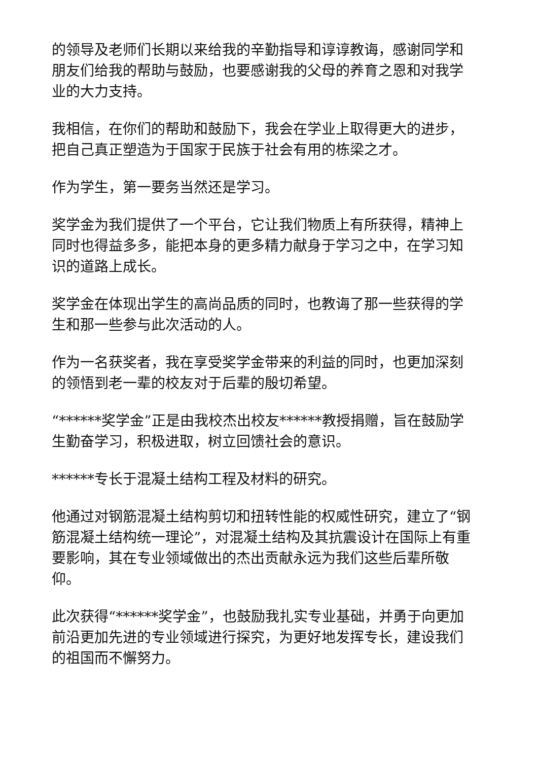的领导及老师们长期以来给我的辛勤指导和谆谆教诲，感谢同学和朋友们给我的帮助与鼓励，也要感谢我的父母的养育之恩和对我学业的大力支持。
我相信，在你们的帮助和鼓励下，我会在学业上取得更大的进步，把自己真正塑造为于国家于民族于社会有用的栋梁之才。
作为学生，第一要务当然还是学习。
奖学金为我们提供了一个平台，它让我们物质上有所获得，精神上同时也得益多多，能把本身的更多精力献身于学习之中，在学习知识的道路上成长。
奖学金在体现出学生的高尚品质的同时，也教诲了那一些获得的学生和那一些参与此次活动的人。
作为一名获奖者，我在享受奖学金带来的利益的同时，也更加深刻的领悟到老一辈的校友对于后辈的殷切希望。
“******奖学金”正是由我校杰出校友******教授捐赠，旨在鼓励学生勤奋学习，积极进取，树立回馈社会的意识。
******专长于混凝土结构工程及材料的研究。
他通过对钢筋混凝土结构剪切和扭转性能的权威性研究，建立了“钢筋混凝土结构统一理论”，对混凝土结构及其抗震设计在国际上有重要影响，其在专业领域做出的杰出贡献永远为我们这些后辈所敬仰。
此次获得“******奖学金”，也鼓励我扎实专业基础，并勇于向更加前沿更加先进的专业领域进行探究，为更好地发挥专长，建设我们的祖国而不懈努力。